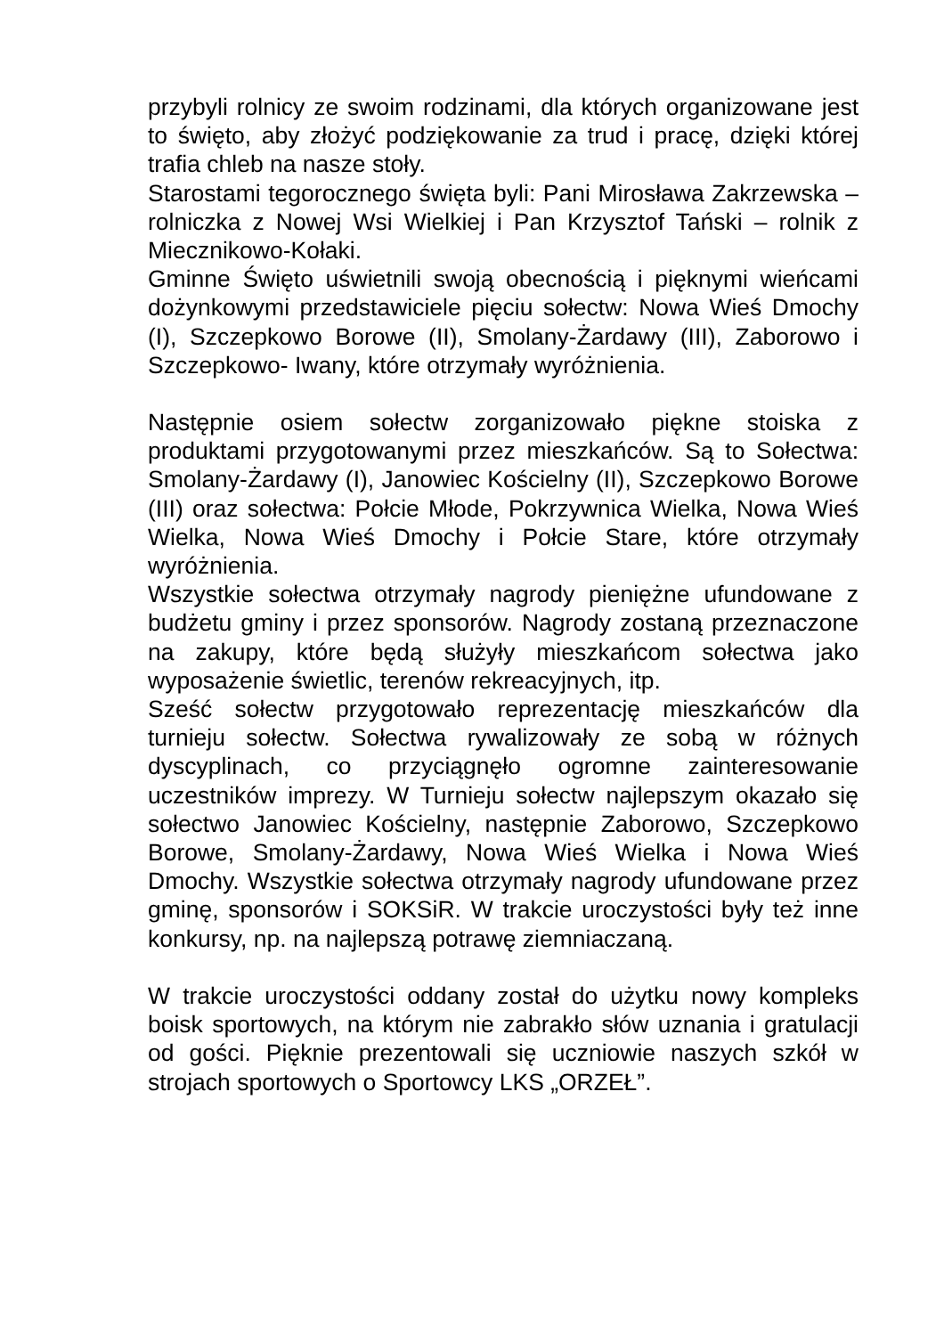przybyli rolnicy ze swoim rodzinami, dla których organizowane jest to święto, aby złożyć podziękowanie za trud i pracę, dzięki której trafia chleb na nasze stoły.
Starostami tegorocznego święta byli: Pani Mirosława Zakrzewska – rolniczka z Nowej Wsi Wielkiej i Pan Krzysztof Tański – rolnik z Miecznikowo-Kołaki.
Gminne Święto uświetnili swoją obecnością i pięknymi wieńcami dożynkowymi przedstawiciele pięciu sołectw: Nowa Wieś Dmochy (I), Szczepkowo Borowe (II), Smolany-Żardawy (III), Zaborowo i Szczepkowo- Iwany, które otrzymały wyróżnienia.
Następnie osiem sołectw zorganizowało piękne stoiska z produktami przygotowanymi przez mieszkańców. Są to Sołectwa: Smolany-Żardawy (I), Janowiec Kościelny (II), Szczepkowo Borowe (III) oraz sołectwa: Połcie Młode, Pokrzywnica Wielka, Nowa Wieś Wielka, Nowa Wieś Dmochy i Połcie Stare, które otrzymały wyróżnienia.
Wszystkie sołectwa otrzymały nagrody pieniężne ufundowane z budżetu gminy i przez sponsorów. Nagrody zostaną przeznaczone na zakupy, które będą służyły mieszkańcom sołectwa jako wyposażenie świetlic, terenów rekreacyjnych, itp.
Sześć sołectw przygotowało reprezentację mieszkańców dla turnieju sołectw. Sołectwa rywalizowały ze sobą w różnych dyscyplinach, co przyciągnęło ogromne zainteresowanie uczestników imprezy. W Turnieju sołectw najlepszym okazało się sołectwo Janowiec Kościelny, następnie Zaborowo, Szczepkowo Borowe, Smolany-Żardawy, Nowa Wieś Wielka i Nowa Wieś Dmochy. Wszystkie sołectwa otrzymały nagrody ufundowane przez gminę, sponsorów i SOKSiR. W trakcie uroczystości były też inne konkursy, np. na najlepszą potrawę ziemniaczaną.
W trakcie uroczystości oddany został do użytku nowy kompleks boisk sportowych, na którym nie zabrakło słów uznania i gratulacji od gości. Pięknie prezentowali się uczniowie naszych szkół w strojach sportowych o Sportowcy LKS „ORZEŁ”.